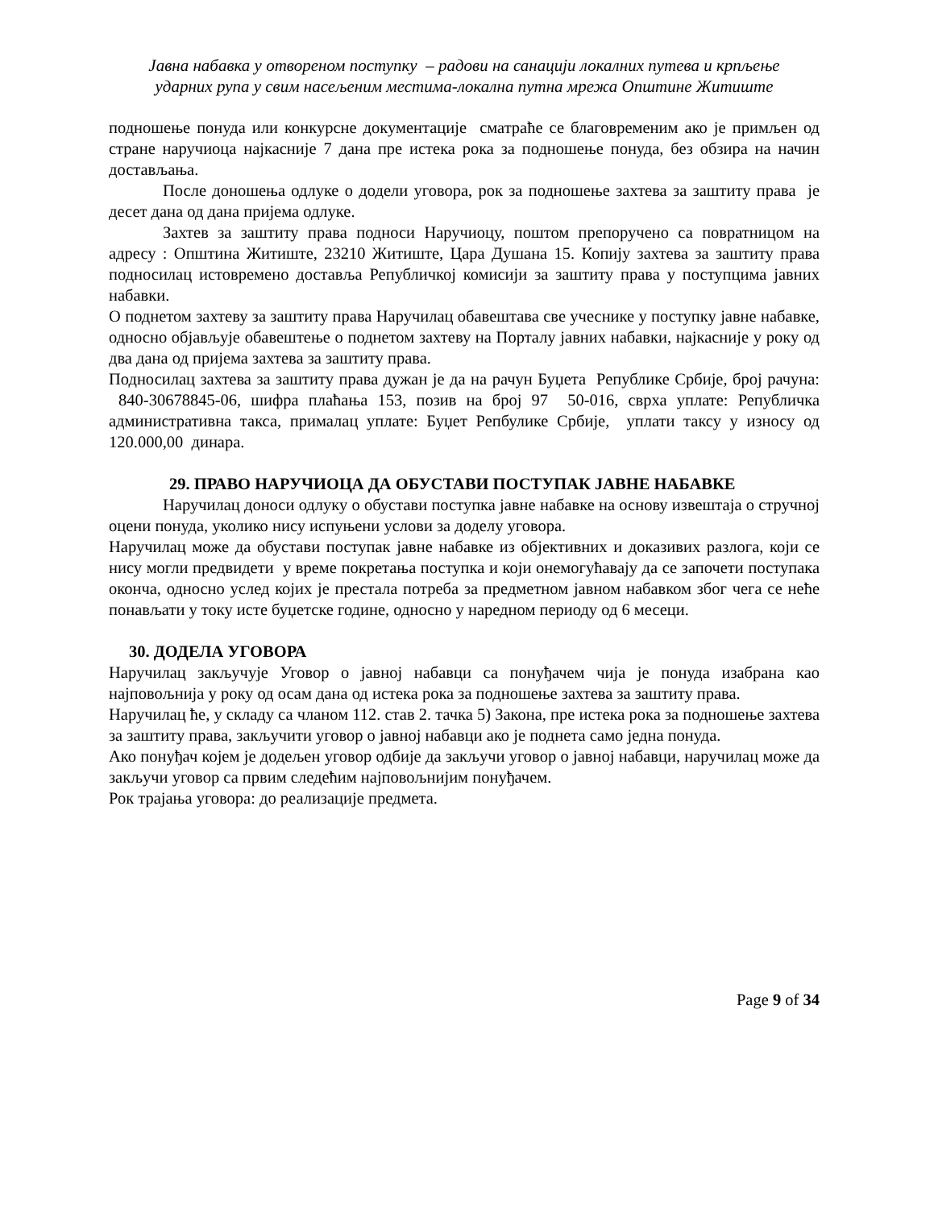Јавна набавка у отвореном поступку – радови на санацији локалних путева и крпљење
ударних рупа у свим насељеним местима-локална путна мрежа Општине Житиште
подношење понуда или конкурсне документације сматраће се благовременим ако је примљен од стране наручиоца најкасније 7 дана пре истека рока за подношење понуда, без обзира на начин достављања.
После доношења одлуке о додели уговора, рок за подношење захтева за заштиту права је десет дана од дана пријема одлуке.
Захтев за заштиту права подноси Наручиоцу, поштом препоручено са повратницом на адресу : Општина Житиште, 23210 Житиште, Цара Душана 15. Копију захтева за заштиту права подносилац истовремено доставља Републичкој комисији за заштиту права у поступцима јавних набавки.
О поднетом захтеву за заштиту права Наручилац обавештава све учеснике у поступку јавне набавке, односно објављује обавештење о поднетом захтеву на Порталу јавних набавки, најкасније у року од два дана од пријема захтева за заштиту права.
Подносилац захтева за заштиту права дужан је да на рачун Буџета Републике Србије, број рачуна: 840-30678845-06, шифра плаћања 153, позив на број 97 50-016, сврха уплате: Републичка административна такса, прималац уплате: Буџет Репбулике Србије, уплати таксу у износу од 120.000,00 динара.
29. ПРАВО НАРУЧИОЦА ДА ОБУСТАВИ ПОСТУПАК ЈАВНЕ НАБАВКЕ
Наручилац доноси одлуку о обустави поступка јавне набавке на основу извештаја о стручној оцени понуда, уколико нису испуњени услови за доделу уговора.
Наручилац може да обустави поступак јавне набавке из објективних и доказивих разлога, који се нису могли предвидети у време покретања поступка и који онемогућавају да се започети поступака оконча, односно услед којих је престала потреба за предметном јавном набавком због чега се неће понављати у току исте буџетске године, односно у наредном периоду од 6 месеци.
30. ДОДЕЛА УГОВОРА
Наручилац закључује Уговор о јавној набавци са понуђачем чија је понуда изабрана као најповољнија у року од осам дана од истека рока за подношење захтева за заштиту права.
Наручилац ће, у складу са чланом 112. став 2. тачка 5) Закона, пре истека рока за подношење захтева за заштиту права, закључити уговор о јавној набавци ако је поднета само једна понуда.
Ако понуђач којем је додељен уговор одбије да закључи уговор о јавној набавци, наручилац може да закључи уговор са првим следећим најповољнијим понуђачем.
Рок трајања уговора: до реализације предмета.
Page 9 of 34